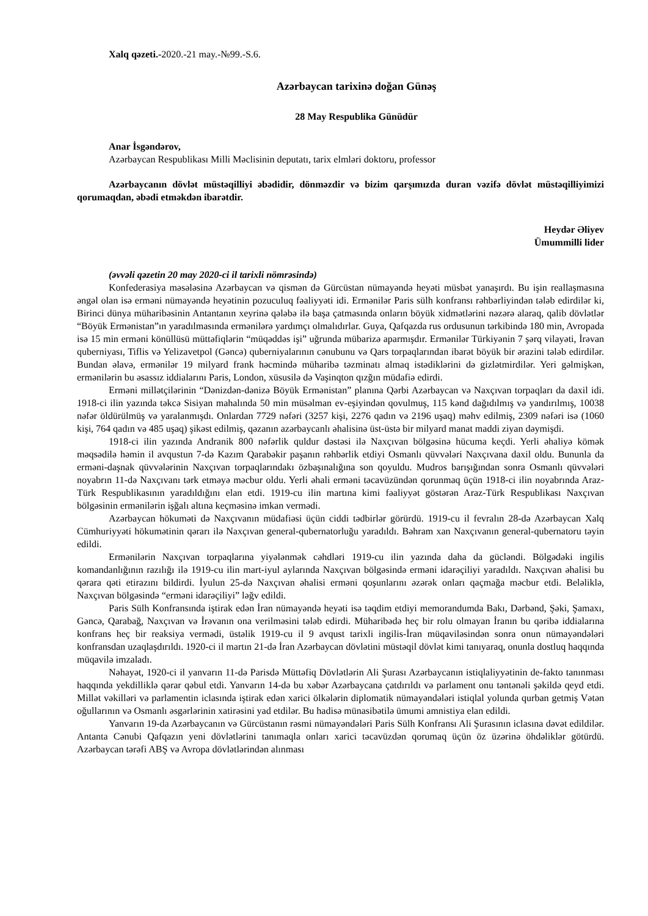Xalq qəzeti.-2020.-21 may.-№99.-S.6.
Azərbaycan tarixinə doğan Günəş
28 May Respublika Günüdür
Anar İsgəndərov,
Azərbaycan Respublikası Milli Məclisinin deputatı, tarix elmləri doktoru, professor
Azərbaycanın dövlət müstəqilliyi əbədidir, dönməzdir və bizim qarşımızda duran vəzifə dövlət müstəqilliyimizi qorumaqdan, əbədi etməkdən ibarətdir.
Heydər Əliyev
Ümummilli lider
(əvvəli qəzetin 20 may 2020-ci il tarixli nömrəsində)
Konfederasiya məsələsinə Azərbaycan və qismən də Gürcüstan nümayəndə heyəti müsbət yanaşırdı. Bu işin reallaşmasına əngəl olan isə erməni nümayəndə heyətinin pozuculuq fəaliyyəti idi. Ermənilər Paris sülh konfransı rəhbərliyindən tələb edirdilər ki, Birinci dünya müharibəsinin Antantanın xeyrinə qələbə ilə başa çatmasında onların böyük xidmətlərini nəzərə alaraq, qalib dövlətlər “Böyük Ermənistan”ın yaradılmasında ermənilərə yardımçı olmalıdırlar. Guya, Qafqazda rus ordusunun tərkibində 180 min, Avropada isə 15 min erməni könüllüsü müttəfiqlərin “müqəddəs işi” uğrunda mübarizə aparmışdır. Ermənilər Türkiyənin 7 şərq vilayəti, İrəvan quberniyası, Tiflis və Yelizavetpol (Gəncə) quberniyalarının cənubunu və Qars torpaqlarından ibarət böyük bir ərazini tələb edirdilər. Bundan əlavə, ermənilər 19 milyard frank həcmində müharibə təzminatı almaq istədiklərini də gizlətmirdilər. Yeri gəlmişkən, ermənilərin bu əsassız iddialarını Paris, London, xüsusilə də Vaşinqton qızğın müdafiə edirdi.
Erməni millətçilərinin “Dənizdən-dənizə Böyük Ermənistan” planına Qərbi Azərbaycan və Naxçıvan torpaqları da daxil idi. 1918-ci ilin yazında təkcə Sisiyan mahalında 50 min müsəlman ev-eşiyindən qovulmuş, 115 kənd dağıdılmış və yandırılmış, 10038 nəfər öldürülmüş və yaralanmışdı. Onlardan 7729 nəfəri (3257 kişi, 2276 qadın və 2196 uşaq) məhv edilmiş, 2309 nəfəri isə (1060 kişi, 764 qadın və 485 uşaq) şikəst edilmiş, qəzanın azərbaycanlı əhalisinə üst-üstə bir milyard manat maddi ziyan dəymişdi.
1918-ci ilin yazında Andranik 800 nəfərlik quldur dəstəsi ilə Naxçıvan bölgəsinə hücuma keçdi. Yerli əhaliyə kömək məqsədilə həmin il avqustun 7-də Kazım Qarabəkir paşanın rəhbərlik etdiyi Osmanlı qüvvələri Naxçıvana daxil oldu. Bununla da erməni-daşnak qüvvələrinin Naxçıvan torpaqlarındakı özbaşınalığına son qoyuldu. Mudros barışığından sonra Osmanlı qüvvələri noyabrın 11-də Naxçıvanı tərk etməyə məcbur oldu. Yerli əhali erməni təcavüzündən qorunmaq üçün 1918-ci ilin noyabrında Araz-Türk Respublikasının yaradıldığını elan etdi. 1919-cu ilin martına kimi fəaliyyət göstərən Araz-Türk Respublikası Naxçıvan bölgəsinin ermənilərin işğalı altına keçməsinə imkan vermədi.
Azərbaycan hökuməti də Naxçıvanın müdafiəsi üçün ciddi tədbirlər görürdü. 1919-cu il fevralın 28-də Azərbaycan Xalq Cümhuriyyəti hökumətinin qərarı ilə Naxçıvan general-qubernatorluğu yaradıldı. Bəhram xan Naxçıvanın general-qubernatoru təyin edildi.
Ermənilərin Naxçıvan torpaqlarına yiyələnmək cəhdləri 1919-cu ilin yazında daha da gücləndi. Bölgədəki ingilis komandanlığının razılığı ilə 1919-cu ilin mart-iyul aylarında Naxçıvan bölgəsində erməni idarəçiliyi yaradıldı. Naxçıvan əhalisi bu qərara qəti etirazını bildirdi. İyulun 25-də Naxçıvan əhalisi erməni qoşunlarını əzərək onları qaçmağa məcbur etdi. Beləliklə, Naxçıvan bölgəsində “erməni idarəçiliyi” ləğv edildi.
Paris Sülh Konfransında iştirak edən İran nümayəndə heyəti isə təqdim etdiyi memorandumda Bakı, Dərbənd, Şəki, Şamaxı, Gəncə, Qarabağ, Naxçıvan və İrəvanın ona verilməsini tələb edirdi. Müharibədə heç bir rolu olmayan İranın bu qəribə iddialarına konfrans heç bir reaksiya vermədi, üstəlik 1919-cu il 9 avqust tarixli ingilis-İran müqaviləsindən sonra onun nümayəndələri konfransdan uzaqlaşdırıldı. 1920-ci il martın 21-də İran Azərbaycan dövlətini müstəqil dövlət kimi tanıyaraq, onunla dostluq haqqında müqavilə imzaladı.
Nəhayət, 1920-ci il yanvarın 11-də Parisdə Müttəfiq Dövlətlərin Ali Şurası Azərbaycanın istiqlaliyyətinin de-fakto tanınması haqqında yekdilliklə qərar qəbul etdi. Yanvarın 14-də bu xəbər Azərbaycana çatdırıldı və parlament onu təntənəli şəkildə qeyd etdi. Millət vəkilləri və parlamentin iclasında iştirak edən xarici ölkələrin diplomatik nümayəndələri istiqlal yolunda qurban getmiş Vətən oğullarının və Osmanlı əsgərlərinin xatirəsini yad etdilər. Bu hadisə münasibətilə ümumi amnistiya elan edildi.
Yanvarın 19-da Azərbaycanın və Gürcüstanın rəsmi nümayəndələri Paris Sülh Konfransı Ali Şurasının iclasına dəvət edildilər. Antanta Cənubi Qafqazın yeni dövlətlərini tanımaqla onları xarici təcavüzdən qorumaq üçün öz üzərinə öhdəliklər götürdü. Azərbaycan tərəfi ABŞ və Avropa dövlətlərindən alınması